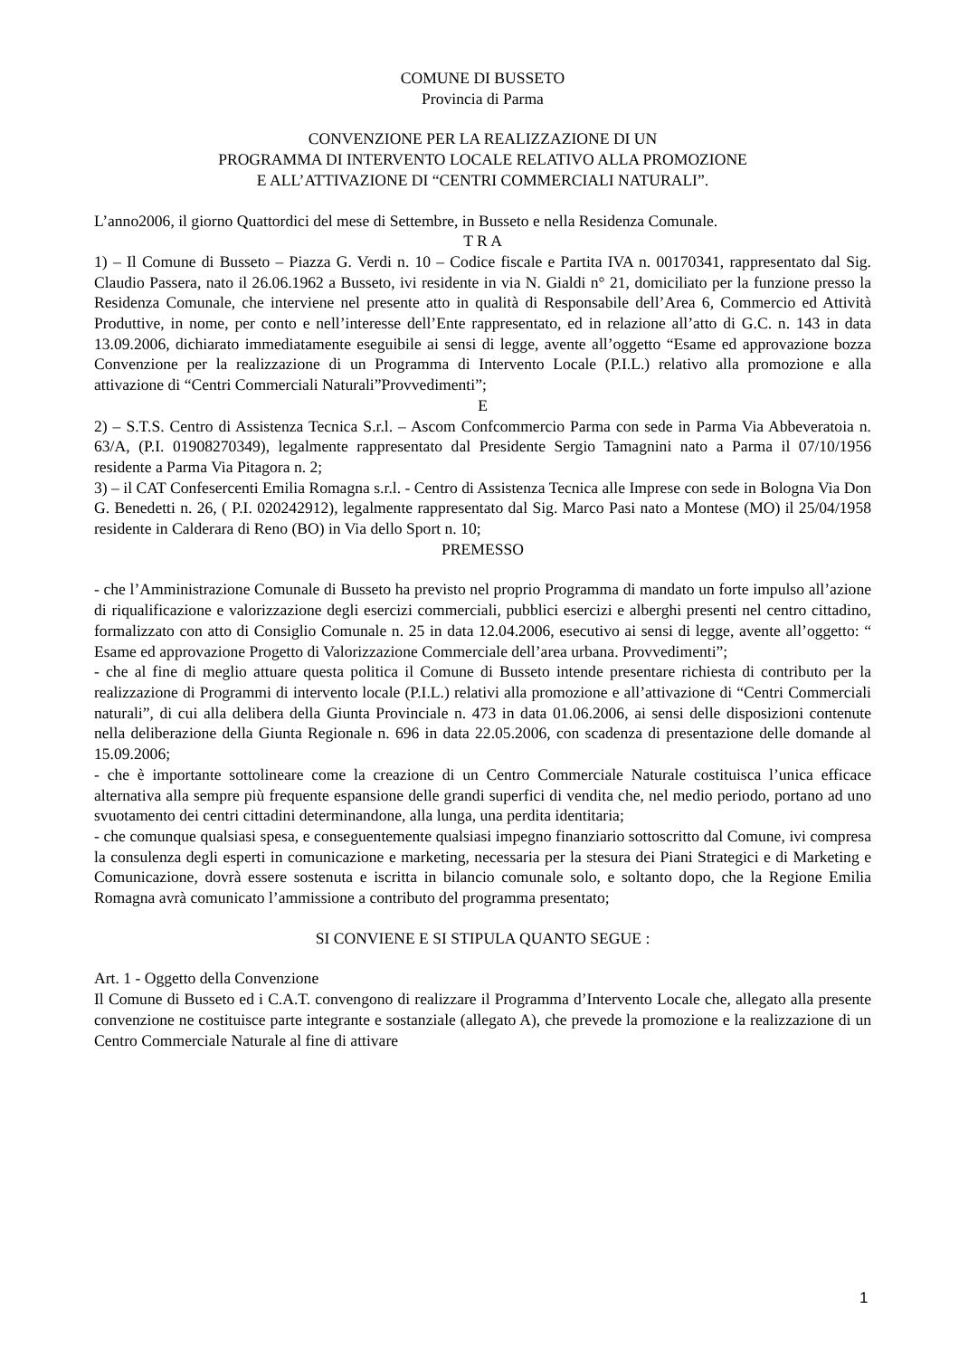COMUNE DI BUSSETO
Provincia di Parma
CONVENZIONE PER LA REALIZZAZIONE DI UN
PROGRAMMA DI INTERVENTO LOCALE RELATIVO ALLA PROMOZIONE
E ALL’ATTIVAZIONE DI “CENTRI COMMERCIALI NATURALI”.
L’anno2006, il giorno Quattordici del mese di Settembre, in Busseto e nella Residenza Comunale.
T R A
1) – Il Comune di Busseto – Piazza G. Verdi n. 10 – Codice fiscale e Partita IVA n. 00170341, rappresentato dal Sig. Claudio Passera, nato il 26.06.1962 a Busseto, ivi residente in via N. Gialdi n° 21, domiciliato per la funzione presso la Residenza Comunale, che interviene nel presente atto in qualità di Responsabile dell’Area 6, Commercio ed Attività Produttive, in nome, per conto e nell’interesse dell’Ente rappresentato, ed in relazione all’atto di G.C. n. 143 in data 13.09.2006, dichiarato immediatamente eseguibile ai sensi di legge, avente all’oggetto “Esame ed approvazione bozza Convenzione per la realizzazione di un Programma di Intervento Locale (P.I.L.) relativo alla promozione e alla attivazione di “Centri Commerciali Naturali”Provvedimenti”;
E
2) – S.T.S. Centro di Assistenza Tecnica S.r.l. – Ascom Confcommercio Parma con sede in Parma Via Abbeveratoia n. 63/A, (P.I. 01908270349), legalmente rappresentato dal Presidente Sergio Tamagnini nato a Parma il 07/10/1956 residente a Parma Via Pitagora n. 2;
3) – il CAT Confesercenti Emilia Romagna s.r.l. - Centro di Assistenza Tecnica alle Imprese con sede in Bologna Via Don G. Benedetti n. 26, ( P.I. 020242912), legalmente rappresentato dal Sig. Marco Pasi nato a Montese (MO) il 25/04/1958 residente in Calderara di Reno (BO) in Via dello Sport n. 10;
PREMESSO
- che l’Amministrazione Comunale di Busseto ha previsto nel proprio Programma di mandato un forte impulso all’azione di riqualificazione e valorizzazione degli esercizi commerciali, pubblici esercizi e alberghi presenti nel centro cittadino, formalizzato con atto di Consiglio Comunale n. 25 in data 12.04.2006, esecutivo ai sensi di legge, avente all’oggetto: “ Esame ed approvazione Progetto di Valorizzazione Commerciale dell’area urbana. Provvedimenti”;
- che al fine di meglio attuare questa politica il Comune di Busseto intende presentare richiesta di contributo per la realizzazione di Programmi di intervento locale (P.I.L.) relativi alla promozione e all’attivazione di “Centri Commerciali naturali”, di cui alla delibera della Giunta Provinciale n. 473 in data 01.06.2006, ai sensi delle disposizioni contenute nella deliberazione della Giunta Regionale n. 696 in data 22.05.2006, con scadenza di presentazione delle domande al 15.09.2006;
- che è importante sottolineare come la creazione di un Centro Commerciale Naturale costituisca l’unica efficace alternativa alla sempre più frequente espansione delle grandi superfici di vendita che, nel medio periodo, portano ad uno svuotamento dei centri cittadini determinandone, alla lunga, una perdita identitaria;
- che comunque qualsiasi spesa, e conseguentemente qualsiasi impegno finanziario sottoscritto dal Comune, ivi compresa la consulenza degli esperti in comunicazione e marketing, necessaria per la stesura dei Piani Strategici e di Marketing e Comunicazione, dovrà essere sostenuta e iscritta in bilancio comunale solo, e soltanto dopo, che la Regione Emilia Romagna avrà comunicato l’ammissione a contributo del programma presentato;
SI CONVIENE E SI STIPULA QUANTO SEGUE :
Art. 1 - Oggetto della Convenzione
Il Comune di Busseto ed i C.A.T. convengono di realizzare il Programma d’Intervento Locale che, allegato alla presente convenzione ne costituisce parte integrante e sostanziale (allegato A), che prevede la promozione e la realizzazione di un Centro Commerciale Naturale al fine di attivare
1